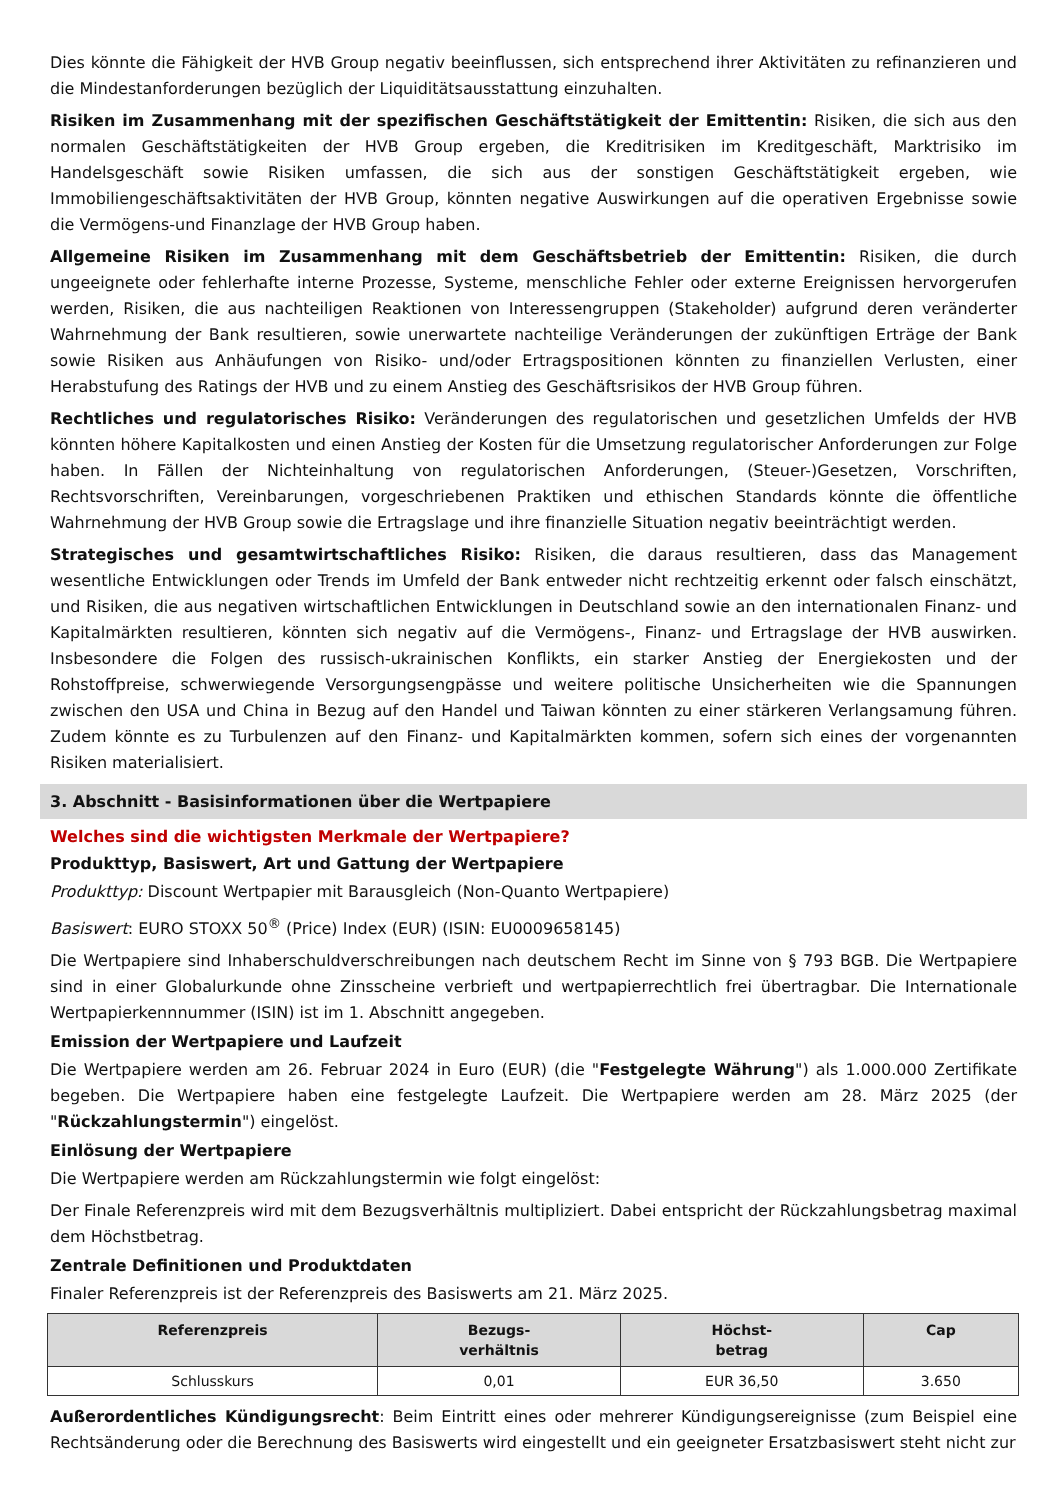Dies könnte die Fähigkeit der HVB Group negativ beeinflussen, sich entsprechend ihrer Aktivitäten zu refinanzieren und die Mindestanforderungen bezüglich der Liquiditätsausstattung einzuhalten.
Risiken im Zusammenhang mit der spezifischen Geschäftstätigkeit der Emittentin: Risiken, die sich aus den normalen Geschäftstätigkeiten der HVB Group ergeben, die Kreditrisiken im Kreditgeschäft, Marktrisiko im Handelsgeschäft sowie Risiken umfassen, die sich aus der sonstigen Geschäftstätigkeit ergeben, wie Immobiliengeschäftsaktivitäten der HVB Group, könnten negative Auswirkungen auf die operativen Ergebnisse sowie die Vermögens-und Finanzlage der HVB Group haben.
Allgemeine Risiken im Zusammenhang mit dem Geschäftsbetrieb der Emittentin: Risiken, die durch ungeeignete oder fehlerhafte interne Prozesse, Systeme, menschliche Fehler oder externe Ereignissen hervorgerufen werden, Risiken, die aus nachteiligen Reaktionen von Interessengruppen (Stakeholder) aufgrund deren veränderter Wahrnehmung der Bank resultieren, sowie unerwartete nachteilige Veränderungen der zukünftigen Erträge der Bank sowie Risiken aus Anhäufungen von Risiko- und/oder Ertragspositionen könnten zu finanziellen Verlusten, einer Herabstufung des Ratings der HVB und zu einem Anstieg des Geschäftsrisikos der HVB Group führen.
Rechtliches und regulatorisches Risiko: Veränderungen des regulatorischen und gesetzlichen Umfelds der HVB könnten höhere Kapitalkosten und einen Anstieg der Kosten für die Umsetzung regulatorischer Anforderungen zur Folge haben. In Fällen der Nichteinhaltung von regulatorischen Anforderungen, (Steuer-)Gesetzen, Vorschriften, Rechtsvorschriften, Vereinbarungen, vorgeschriebenen Praktiken und ethischen Standards könnte die öffentliche Wahrnehmung der HVB Group sowie die Ertragslage und ihre finanzielle Situation negativ beeinträchtigt werden.
Strategisches und gesamtwirtschaftliches Risiko: Risiken, die daraus resultieren, dass das Management wesentliche Entwicklungen oder Trends im Umfeld der Bank entweder nicht rechtzeitig erkennt oder falsch einschätzt, und Risiken, die aus negativen wirtschaftlichen Entwicklungen in Deutschland sowie an den internationalen Finanz- und Kapitalmärkten resultieren, könnten sich negativ auf die Vermögens-, Finanz- und Ertragslage der HVB auswirken. Insbesondere die Folgen des russisch-ukrainischen Konflikts, ein starker Anstieg der Energiekosten und der Rohstoffpreise, schwerwiegende Versorgungsengpässe und weitere politische Unsicherheiten wie die Spannungen zwischen den USA und China in Bezug auf den Handel und Taiwan könnten zu einer stärkeren Verlangsamung führen. Zudem könnte es zu Turbulenzen auf den Finanz- und Kapitalmärkten kommen, sofern sich eines der vorgenannten Risiken materialisiert.
3. Abschnitt - Basisinformationen über die Wertpapiere
Welches sind die wichtigsten Merkmale der Wertpapiere?
Produkttyp, Basiswert, Art und Gattung der Wertpapiere
Produkttyp: Discount Wertpapier mit Barausgleich (Non-Quanto Wertpapiere)
Basiswert: EURO STOXX 50<sup>®</sup> (Price) Index (EUR) (ISIN: EU0009658145)
Die Wertpapiere sind Inhaberschuldverschreibungen nach deutschem Recht im Sinne von § 793 BGB. Die Wertpapiere sind in einer Globalurkunde ohne Zinsscheine verbrieft und wertpapierrechtlich frei übertragbar. Die Internationale Wertpapierkennnummer (ISIN) ist im 1. Abschnitt angegeben.
Emission der Wertpapiere und Laufzeit
Die Wertpapiere werden am 26. Februar 2024 in Euro (EUR) (die "Festgelegte Währung") als 1.000.000 Zertifikate begeben. Die Wertpapiere haben eine festgelegte Laufzeit. Die Wertpapiere werden am 28. März 2025 (der "Rückzahlungstermin") eingelöst.
Einlösung der Wertpapiere
Die Wertpapiere werden am Rückzahlungstermin wie folgt eingelöst:
Der Finale Referenzpreis wird mit dem Bezugsverhältnis multipliziert. Dabei entspricht der Rückzahlungsbetrag maximal dem Höchstbetrag.
Zentrale Definitionen und Produktdaten
Finaler Referenzpreis ist der Referenzpreis des Basiswerts am 21. März 2025.
| Referenzpreis | Bezugs- verhältnis | Höchst- betrag | Cap |
| --- | --- | --- | --- |
| Schlusskurs | 0,01 | EUR 36,50 | 3.650 |
Außerordentliches Kündigungsrecht: Beim Eintritt eines oder mehrerer Kündigungsereignisse (zum Beispiel eine Rechtsänderung oder die Berechnung des Basiswerts wird eingestellt und ein geeigneter Ersatzbasiswert steht nicht zur